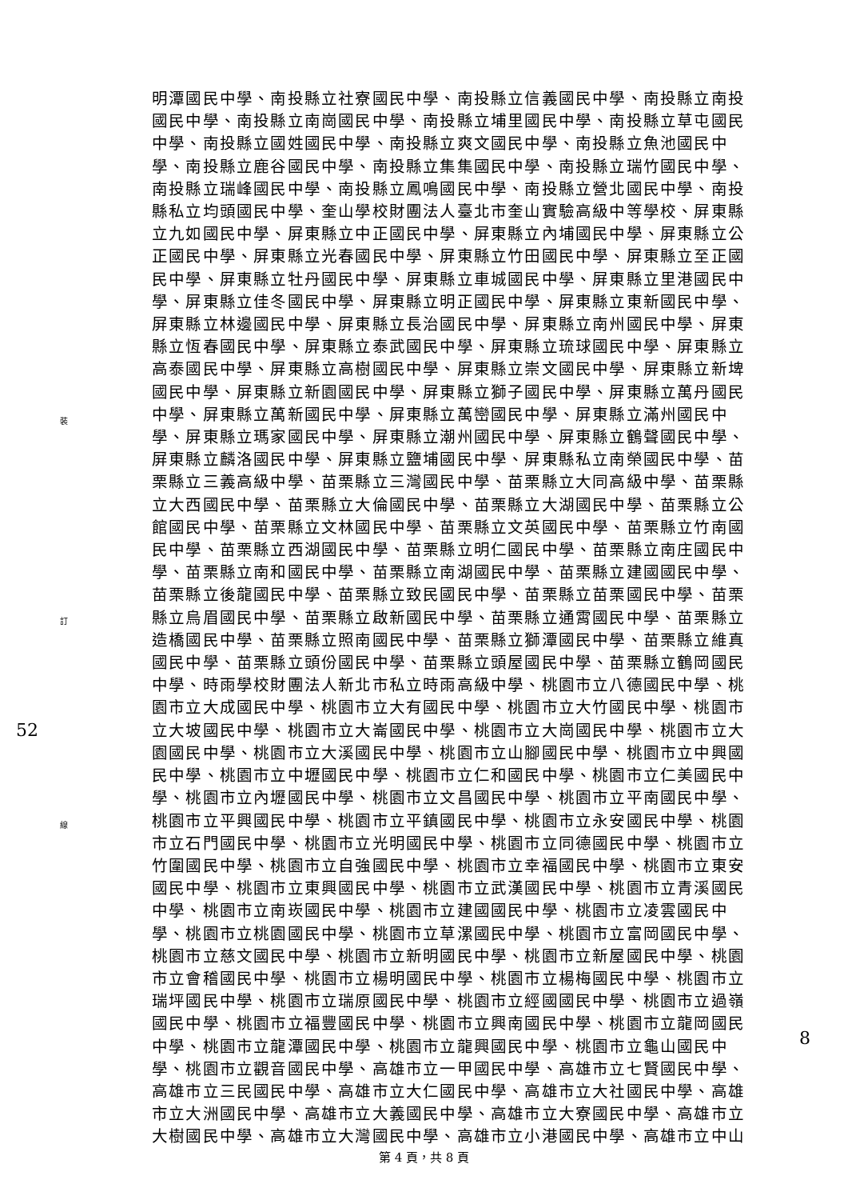裝
訂
線
52
8
明潭國民中學、南投縣立社寮國民中學、南投縣立信義國民中學、南投縣立南投國民中學、南投縣立南崗國民中學、南投縣立埔里國民中學、南投縣立草屯國民中學、南投縣立國姓國民中學、南投縣立爽文國民中學、南投縣立魚池國民中學、南投縣立鹿谷國民中學、南投縣立集集國民中學、南投縣立瑞竹國民中學、南投縣立瑞峰國民中學、南投縣立鳳鳴國民中學、南投縣立營北國民中學、南投縣私立均頭國民中學、奎山學校財團法人臺北市奎山實驗高級中等學校、屏東縣立九如國民中學、屏東縣立中正國民中學、屏東縣立內埔國民中學、屏東縣立公正國民中學、屏東縣立光春國民中學、屏東縣立竹田國民中學、屏東縣立至正國民中學、屏東縣立牡丹國民中學、屏東縣立車城國民中學、屏東縣立里港國民中學、屏東縣立佳冬國民中學、屏東縣立明正國民中學、屏東縣立東新國民中學、屏東縣立林邊國民中學、屏東縣立長治國民中學、屏東縣立南州國民中學、屏東縣立恆春國民中學、屏東縣立泰武國民中學、屏東縣立琉球國民中學、屏東縣立高泰國民中學、屏東縣立高樹國民中學、屏東縣立崇文國民中學、屏東縣立新埤國民中學、屏東縣立新園國民中學、屏東縣立獅子國民中學、屏東縣立萬丹國民中學、屏東縣立萬新國民中學、屏東縣立萬巒國民中學、屏東縣立滿州國民中學、屏東縣立瑪家國民中學、屏東縣立潮州國民中學、屏東縣立鶴聲國民中學、屏東縣立麟洛國民中學、屏東縣立鹽埔國民中學、屏東縣私立南榮國民中學、苗栗縣立三義高級中學、苗栗縣立三灣國民中學、苗栗縣立大同高級中學、苗栗縣立大西國民中學、苗栗縣立大倫國民中學、苗栗縣立大湖國民中學、苗栗縣立公館國民中學、苗栗縣立文林國民中學、苗栗縣立文英國民中學、苗栗縣立竹南國民中學、苗栗縣立西湖國民中學、苗栗縣立明仁國民中學、苗栗縣立南庄國民中學、苗栗縣立南和國民中學、苗栗縣立南湖國民中學、苗栗縣立建國國民中學、苗栗縣立後龍國民中學、苗栗縣立致民國民中學、苗栗縣立苗栗國民中學、苗栗縣立烏眉國民中學、苗栗縣立啟新國民中學、苗栗縣立通霄國民中學、苗栗縣立造橋國民中學、苗栗縣立照南國民中學、苗栗縣立獅潭國民中學、苗栗縣立維真國民中學、苗栗縣立頭份國民中學、苗栗縣立頭屋國民中學、苗栗縣立鶴岡國民中學、時雨學校財團法人新北市私立時雨高級中學、桃園市立八德國民中學、桃園市立大成國民中學、桃園市立大有國民中學、桃園市立大竹國民中學、桃園市立大坡國民中學、桃園市立大崙國民中學、桃園市立大崗國民中學、桃園市立大園國民中學、桃園市立大溪國民中學、桃園市立山腳國民中學、桃園市立中興國民中學、桃園市立中壢國民中學、桃園市立仁和國民中學、桃園市立仁美國民中學、桃園市立內壢國民中學、桃園市立文昌國民中學、桃園市立平南國民中學、桃園市立平興國民中學、桃園市立平鎮國民中學、桃園市立永安國民中學、桃園市立石門國民中學、桃園市立光明國民中學、桃園市立同德國民中學、桃園市立竹圍國民中學、桃園市立自強國民中學、桃園市立幸福國民中學、桃園市立東安國民中學、桃園市立東興國民中學、桃園市立武漢國民中學、桃園市立青溪國民中學、桃園市立南崁國民中學、桃園市立建國國民中學、桃園市立凌雲國民中學、桃園市立桃園國民中學、桃園市立草漯國民中學、桃園市立富岡國民中學、桃園市立慈文國民中學、桃園市立新明國民中學、桃園市立新屋國民中學、桃園市立會稽國民中學、桃園市立楊明國民中學、桃園市立楊梅國民中學、桃園市立瑞坪國民中學、桃園市立瑞原國民中學、桃園市立經國國民中學、桃園市立過嶺國民中學、桃園市立福豐國民中學、桃園市立興南國民中學、桃園市立龍岡國民中學、桃園市立龍潭國民中學、桃園市立龍興國民中學、桃園市立龜山國民中學、桃園市立觀音國民中學、高雄市立一甲國民中學、高雄市立七賢國民中學、高雄市立三民國民中學、高雄市立大仁國民中學、高雄市立大社國民中學、高雄市立大洲國民中學、高雄市立大義國民中學、高雄市立大寮國民中學、高雄市立大樹國民中學、高雄市立大灣國民中學、高雄市立小港國民中學、高雄市立中山
第 4 頁，共 8 頁